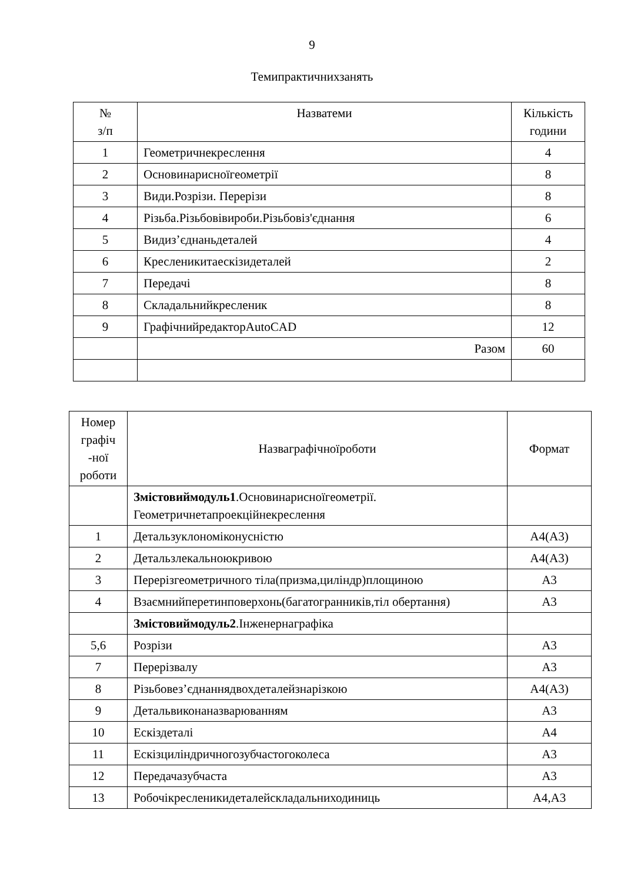9
Темипрактичнихзанять
| № з/п | Назватеми | Кількість години |
| --- | --- | --- |
| 1 | Геометричнекреслення | 4 |
| 2 | Основинарисноїгеометрії | 8 |
| 3 | Види.Розрізи. Перерізи | 8 |
| 4 | Різьба.Різьбовівироби.Різьбовіз'єднання | 6 |
| 5 | Видиз’єднаньдеталей | 4 |
| 6 | Кресленикитаескізидеталей | 2 |
| 7 | Передачі | 8 |
| 8 | Складальнийкресленик | 8 |
| 9 | ГрафічнийредакторAutoCAD | 12 |
| | Разом | 60 |
| Номер графіч -ної роботи | Назваграфічноїроботи | Формат |
| --- | --- | --- |
| | Змістовиймодуль1 .Основинарисноїгеометрії. Геометричнетапроекційнекреслення | |
| 1 | Детальзуклономіконусністю | А4(А3) |
| 2 | Детальзлекальноюкривою | А4(А3) |
| 3 | Перерізгеометричного тіла(призма,циліндр)площиною | А3 |
| 4 | Взаємнийперетинповерхонь(багатогранників,тіл обертання) | А3 |
| | Змістовиймодуль2 .Інженернаграфіка | |
| 5,6 | Розрізи | А3 |
| 7 | Перерізвалу | А3 |
| 8 | Різьбовез’єднаннядвохдеталейзнарізкою | А4(А3) |
| 9 | Детальвиконаназварюванням | А3 |
| 10 | Ескіздеталі | А4 |
| 11 | Ескізциліндричногозубчастогоколеса | А3 |
| 12 | Передачазубчаста | А3 |
| 13 | Робочікресленикидеталейскладальниходиниць | А4,А3 |